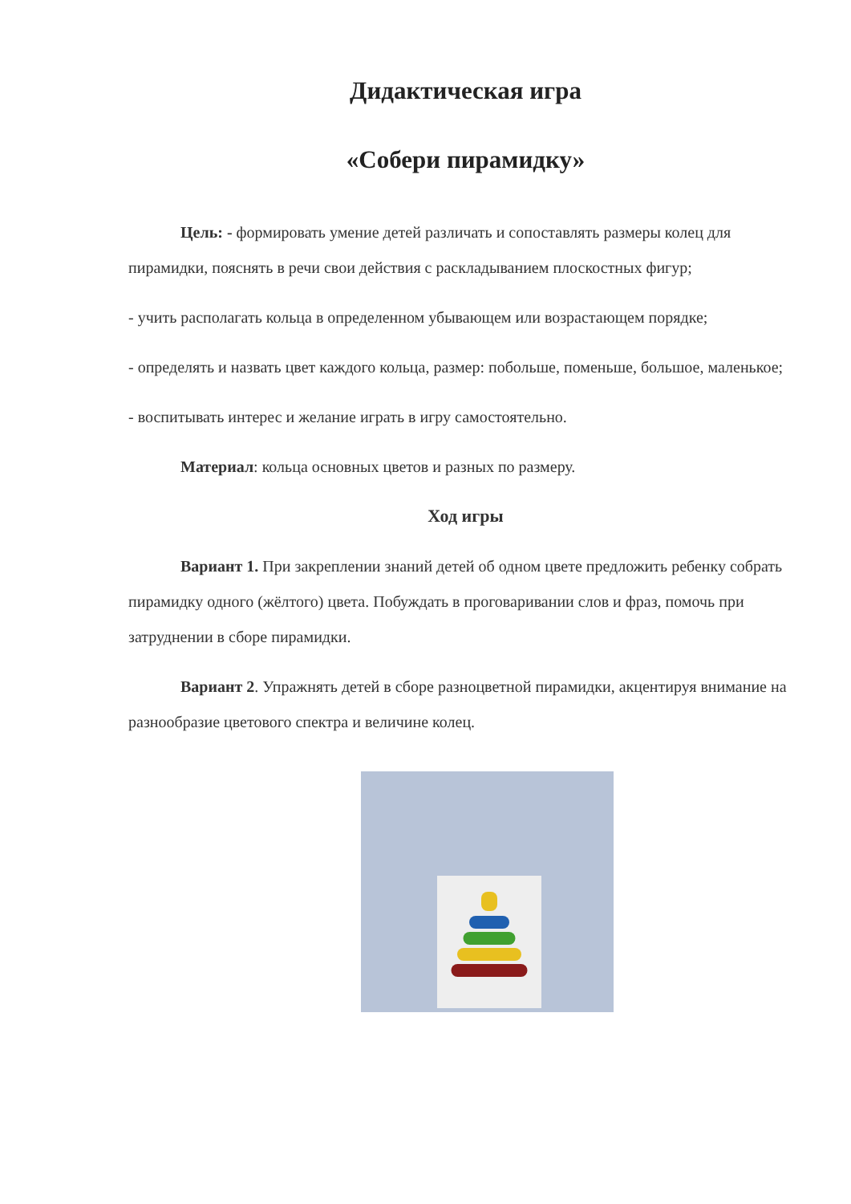Дидактическая игра
«Собери пирамидку»
Цель: - формировать умение детей различать и сопоставлять размеры колец для пирамидки, пояснять в речи свои действия с раскладыванием плоскостных фигур;
- учить располагать кольца в определенном убывающем или возрастающем порядке;
- определять и назвать цвет каждого кольца, размер: побольше, поменьше, большое, маленькое;
- воспитывать интерес и желание играть в игру самостоятельно.
Материал: кольца основных цветов и разных по размеру.
Ход игры
Вариант 1. При закреплении знаний детей об одном цвете предложить ребенку собрать пирамидку одного (жёлтого) цвета. Побуждать в проговаривании слов и фраз, помочь при затруднении в сборе пирамидки.
Вариант 2. Упражнять детей в сборе разноцветной пирамидки, акцентируя внимание на разнообразие цветового спектра и величине колец.